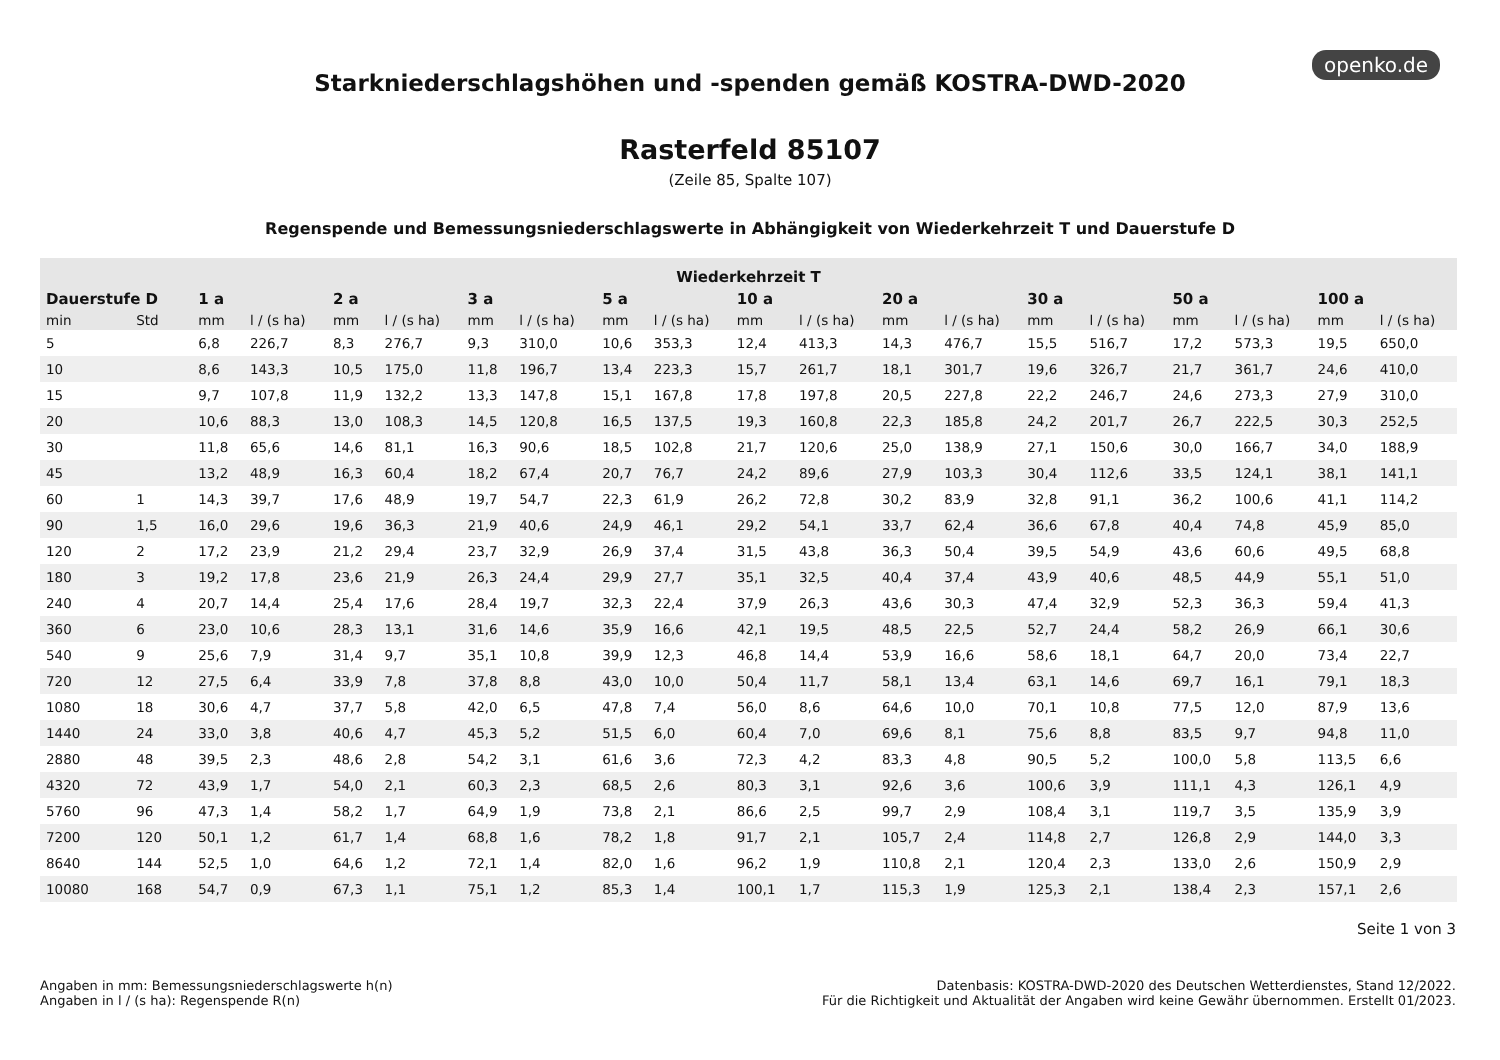openko.de
Starkniederschlagshöhen und -spenden gemäß KOSTRA-DWD-2020
Rasterfeld 85107
(Zeile 85, Spalte 107)
Regenspende und Bemessungsniederschlagswerte in Abhängigkeit von Wiederkehrzeit T und Dauerstufe D
| Wiederkehrzeit T | | | | | | | | | | | | | | | | | | | |
| --- | --- | --- | --- | --- | --- | --- | --- | --- | --- | --- | --- | --- | --- | --- | --- | --- | --- | --- | --- |
| Dauerstufe D | | 1 a | | 2 a | | 3 a | | 5 a | | 10 a | | 20 a | | 30 a | | 50 a | | 100 a | |
| min | Std | mm | l / (s ha) | mm | l / (s ha) | mm | l / (s ha) | mm | l / (s ha) | mm | l / (s ha) | mm | l / (s ha) | mm | l / (s ha) | mm | l / (s ha) | mm | l / (s ha) |
| 5 | | 6,8 | 226,7 | 8,3 | 276,7 | 9,3 | 310,0 | 10,6 | 353,3 | 12,4 | 413,3 | 14,3 | 476,7 | 15,5 | 516,7 | 17,2 | 573,3 | 19,5 | 650,0 |
| 10 | | 8,6 | 143,3 | 10,5 | 175,0 | 11,8 | 196,7 | 13,4 | 223,3 | 15,7 | 261,7 | 18,1 | 301,7 | 19,6 | 326,7 | 21,7 | 361,7 | 24,6 | 410,0 |
| 15 | | 9,7 | 107,8 | 11,9 | 132,2 | 13,3 | 147,8 | 15,1 | 167,8 | 17,8 | 197,8 | 20,5 | 227,8 | 22,2 | 246,7 | 24,6 | 273,3 | 27,9 | 310,0 |
| 20 | | 10,6 | 88,3 | 13,0 | 108,3 | 14,5 | 120,8 | 16,5 | 137,5 | 19,3 | 160,8 | 22,3 | 185,8 | 24,2 | 201,7 | 26,7 | 222,5 | 30,3 | 252,5 |
| 30 | | 11,8 | 65,6 | 14,6 | 81,1 | 16,3 | 90,6 | 18,5 | 102,8 | 21,7 | 120,6 | 25,0 | 138,9 | 27,1 | 150,6 | 30,0 | 166,7 | 34,0 | 188,9 |
| 45 | | 13,2 | 48,9 | 16,3 | 60,4 | 18,2 | 67,4 | 20,7 | 76,7 | 24,2 | 89,6 | 27,9 | 103,3 | 30,4 | 112,6 | 33,5 | 124,1 | 38,1 | 141,1 |
| 60 | 1 | 14,3 | 39,7 | 17,6 | 48,9 | 19,7 | 54,7 | 22,3 | 61,9 | 26,2 | 72,8 | 30,2 | 83,9 | 32,8 | 91,1 | 36,2 | 100,6 | 41,1 | 114,2 |
| 90 | 1,5 | 16,0 | 29,6 | 19,6 | 36,3 | 21,9 | 40,6 | 24,9 | 46,1 | 29,2 | 54,1 | 33,7 | 62,4 | 36,6 | 67,8 | 40,4 | 74,8 | 45,9 | 85,0 |
| 120 | 2 | 17,2 | 23,9 | 21,2 | 29,4 | 23,7 | 32,9 | 26,9 | 37,4 | 31,5 | 43,8 | 36,3 | 50,4 | 39,5 | 54,9 | 43,6 | 60,6 | 49,5 | 68,8 |
| 180 | 3 | 19,2 | 17,8 | 23,6 | 21,9 | 26,3 | 24,4 | 29,9 | 27,7 | 35,1 | 32,5 | 40,4 | 37,4 | 43,9 | 40,6 | 48,5 | 44,9 | 55,1 | 51,0 |
| 240 | 4 | 20,7 | 14,4 | 25,4 | 17,6 | 28,4 | 19,7 | 32,3 | 22,4 | 37,9 | 26,3 | 43,6 | 30,3 | 47,4 | 32,9 | 52,3 | 36,3 | 59,4 | 41,3 |
| 360 | 6 | 23,0 | 10,6 | 28,3 | 13,1 | 31,6 | 14,6 | 35,9 | 16,6 | 42,1 | 19,5 | 48,5 | 22,5 | 52,7 | 24,4 | 58,2 | 26,9 | 66,1 | 30,6 |
| 540 | 9 | 25,6 | 7,9 | 31,4 | 9,7 | 35,1 | 10,8 | 39,9 | 12,3 | 46,8 | 14,4 | 53,9 | 16,6 | 58,6 | 18,1 | 64,7 | 20,0 | 73,4 | 22,7 |
| 720 | 12 | 27,5 | 6,4 | 33,9 | 7,8 | 37,8 | 8,8 | 43,0 | 10,0 | 50,4 | 11,7 | 58,1 | 13,4 | 63,1 | 14,6 | 69,7 | 16,1 | 79,1 | 18,3 |
| 1080 | 18 | 30,6 | 4,7 | 37,7 | 5,8 | 42,0 | 6,5 | 47,8 | 7,4 | 56,0 | 8,6 | 64,6 | 10,0 | 70,1 | 10,8 | 77,5 | 12,0 | 87,9 | 13,6 |
| 1440 | 24 | 33,0 | 3,8 | 40,6 | 4,7 | 45,3 | 5,2 | 51,5 | 6,0 | 60,4 | 7,0 | 69,6 | 8,1 | 75,6 | 8,8 | 83,5 | 9,7 | 94,8 | 11,0 |
| 2880 | 48 | 39,5 | 2,3 | 48,6 | 2,8 | 54,2 | 3,1 | 61,6 | 3,6 | 72,3 | 4,2 | 83,3 | 4,8 | 90,5 | 5,2 | 100,0 | 5,8 | 113,5 | 6,6 |
| 4320 | 72 | 43,9 | 1,7 | 54,0 | 2,1 | 60,3 | 2,3 | 68,5 | 2,6 | 80,3 | 3,1 | 92,6 | 3,6 | 100,6 | 3,9 | 111,1 | 4,3 | 126,1 | 4,9 |
| 5760 | 96 | 47,3 | 1,4 | 58,2 | 1,7 | 64,9 | 1,9 | 73,8 | 2,1 | 86,6 | 2,5 | 99,7 | 2,9 | 108,4 | 3,1 | 119,7 | 3,5 | 135,9 | 3,9 |
| 7200 | 120 | 50,1 | 1,2 | 61,7 | 1,4 | 68,8 | 1,6 | 78,2 | 1,8 | 91,7 | 2,1 | 105,7 | 2,4 | 114,8 | 2,7 | 126,8 | 2,9 | 144,0 | 3,3 |
| 8640 | 144 | 52,5 | 1,0 | 64,6 | 1,2 | 72,1 | 1,4 | 82,0 | 1,6 | 96,2 | 1,9 | 110,8 | 2,1 | 120,4 | 2,3 | 133,0 | 2,6 | 150,9 | 2,9 |
| 10080 | 168 | 54,7 | 0,9 | 67,3 | 1,1 | 75,1 | 1,2 | 85,3 | 1,4 | 100,1 | 1,7 | 115,3 | 1,9 | 125,3 | 2,1 | 138,4 | 2,3 | 157,1 | 2,6 |
Seite 1 von 3
Angaben in mm: Bemessungsniederschlagswerte h(n)
Angaben in l / (s ha): Regenspende R(n)
Datenbasis: KOSTRA-DWD-2020 des Deutschen Wetterdienstes, Stand 12/2022.
Für die Richtigkeit und Aktualität der Angaben wird keine Gewähr übernommen. Erstellt 01/2023.